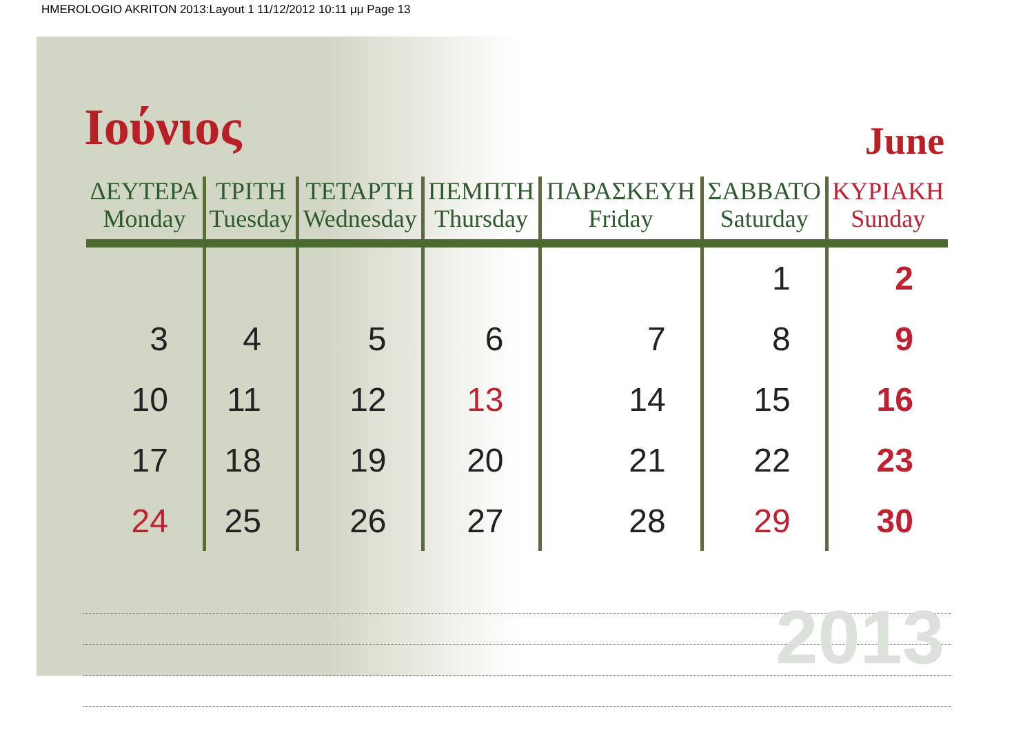HMEROLOGIO AKRITON 2013:Layout 1 11/12/2012 10:11 μμ Page 13
Ιούνιος
June
| ΔΕΥΤΕΡΑ Monday | ΤΡΙΤΗ Tuesday | ΤΕΤΑΡΤΗ Wednesday | ΠΕΜΠΤΗ Thursday | ΠΑΡΑΣΚΕΥΗ Friday | ΣΑΒΒΑΤΟ Saturday | ΚΥΡΙΑΚΗ Sunday |
| --- | --- | --- | --- | --- | --- | --- |
| | | | | | 1 | 2 |
| 3 | 4 | 5 | 6 | 7 | 8 | 9 |
| 10 | 11 | 12 | 13 | 14 | 15 | 16 |
| 17 | 18 | 19 | 20 | 21 | 22 | 23 |
| 24 | 25 | 26 | 27 | 28 | 29 | 30 |
2013